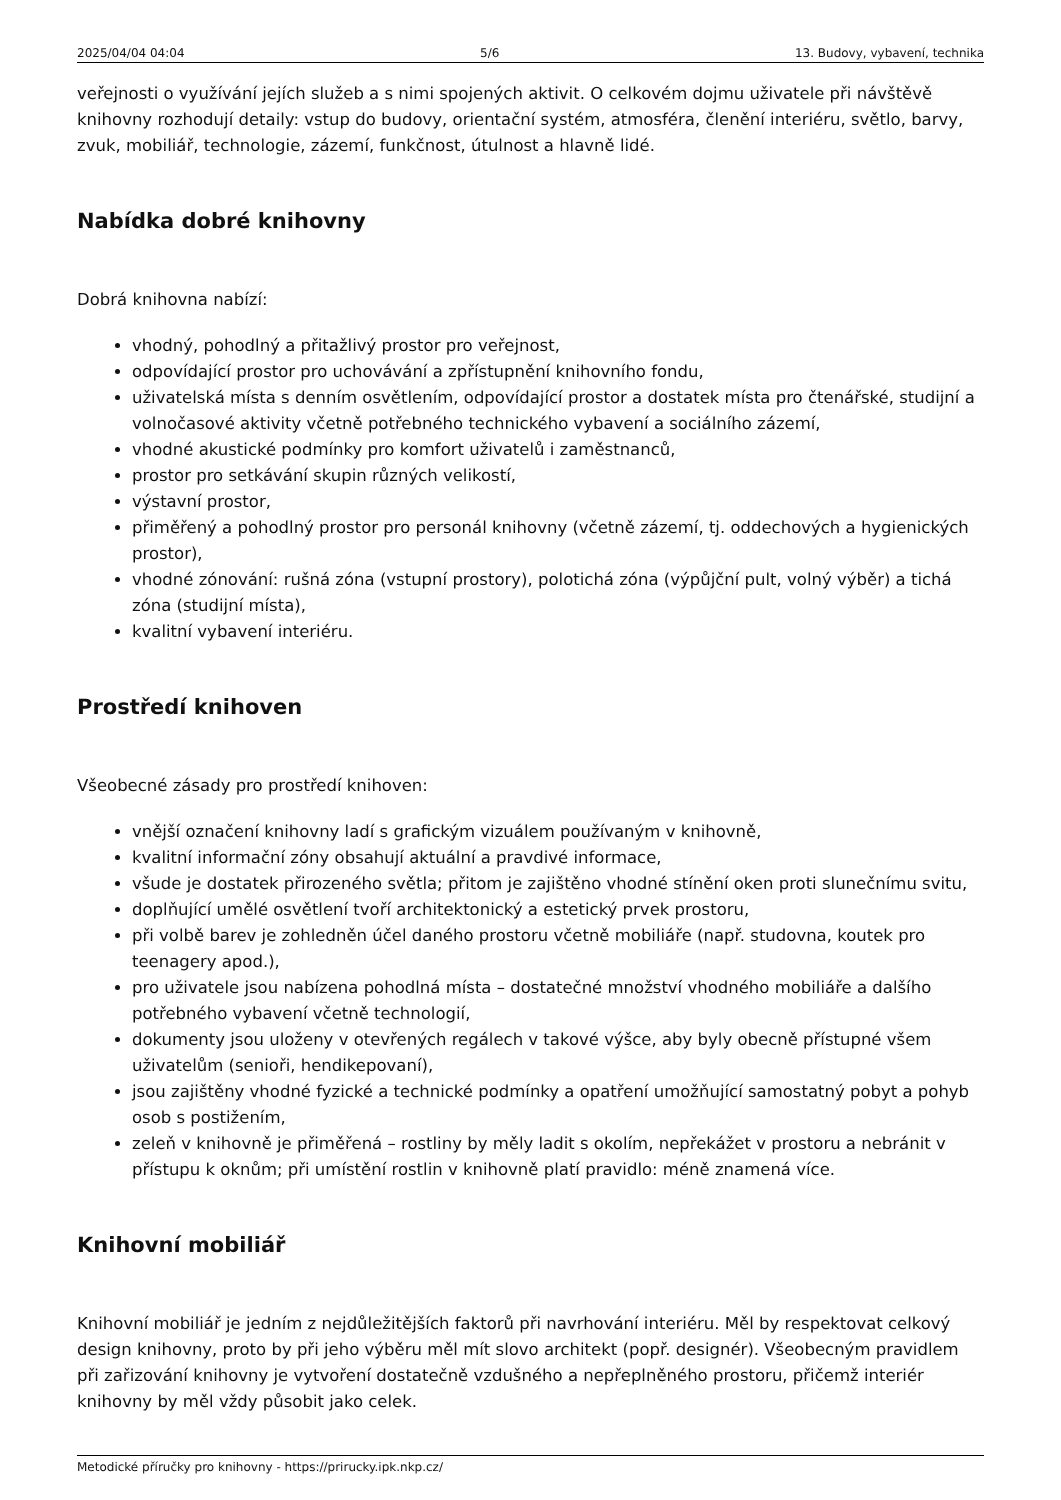2025/04/04 04:04 5/6 13. Budovy, vybavení, technika
veřejnosti o využívání jejích služeb a s nimi spojených aktivit. O celkovém dojmu uživatele při návštěvě knihovny rozhodují detaily: vstup do budovy, orientační systém, atmosféra, členění interiéru, světlo, barvy, zvuk, mobiliář, technologie, zázemí, funkčnost, útulnost a hlavně lidé.
Nabídka dobré knihovny
Dobrá knihovna nabízí:
vhodný, pohodlný a přitažlivý prostor pro veřejnost,
odpovídající prostor pro uchovávání a zpřístupnění knihovního fondu,
uživatelská místa s denním osvětlením, odpovídající prostor a dostatek místa pro čtenářské, studijní a volnočasové aktivity včetně potřebného technického vybavení a sociálního zázemí,
vhodné akustické podmínky pro komfort uživatelů i zaměstnanců,
prostor pro setkávání skupin různých velikostí,
výstavní prostor,
přiměřený a pohodlný prostor pro personál knihovny (včetně zázemí, tj. oddechových a hygienických prostor),
vhodné zónování: rušná zóna (vstupní prostory), polotichá zóna (výpůjční pult, volný výběr) a tichá zóna (studijní místa),
kvalitní vybavení interiéru.
Prostředí knihoven
Všeobecné zásady pro prostředí knihoven:
vnější označení knihovny ladí s grafickým vizuálem používaným v knihovně,
kvalitní informační zóny obsahují aktuální a pravdivé informace,
všude je dostatek přirozeného světla; přitom je zajištěno vhodné stínění oken proti slunečnímu svitu,
doplňující umělé osvětlení tvoří architektonický a estetický prvek prostoru,
při volbě barev je zohledněn účel daného prostoru včetně mobiliáře (např. studovna, koutek pro teenagery apod.),
pro uživatele jsou nabízena pohodlná místa – dostatečné množství vhodného mobiliáře a dalšího potřebného vybavení včetně technologií,
dokumenty jsou uloženy v otevřených regálech v takové výšce, aby byly obecně přístupné všem uživatelům (senioři, hendikepovaní),
jsou zajištěny vhodné fyzické a technické podmínky a opatření umožňující samostatný pobyt a pohyb osob s postižením,
zeleň v knihovně je přiměřená – rostliny by měly ladit s okolím, nepřekážet v prostoru a nebránit v přístupu k oknům; při umístění rostlin v knihovně platí pravidlo: méně znamená více.
Knihovní mobiliář
Knihovní mobiliář je jedním z nejdůležitějších faktorů při navrhování interiéru. Měl by respektovat celkový design knihovny, proto by při jeho výběru měl mít slovo architekt (popř. designér). Všeobecným pravidlem při zařizování knihovny je vytvoření dostatečně vzdušného a nepřeplněného prostoru, přičemž interiér knihovny by měl vždy působit jako celek.
Metodické příručky pro knihovny - https://prirucky.ipk.nkp.cz/